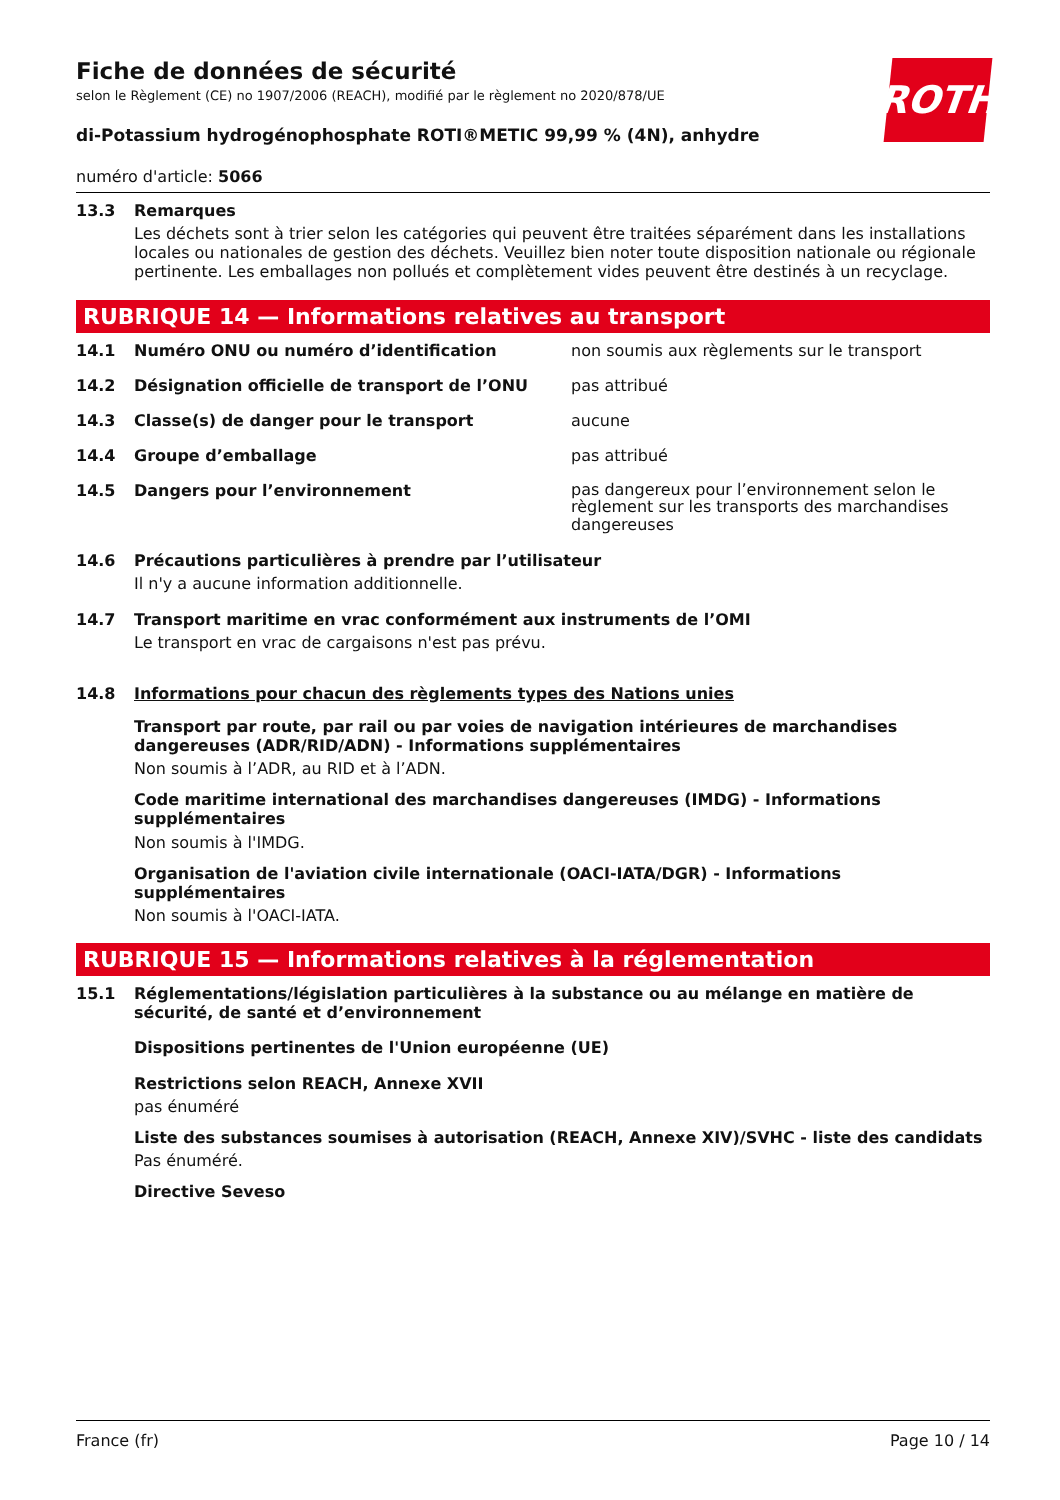ROTH
Fiche de données de sécurité
selon le Règlement (CE) no 1907/2006 (REACH), modifié par le règlement no 2020/878/UE
di-Potassium hydrogénophosphate ROTI®METIC 99,99 % (4N), anhydre
numéro d'article: 5066
13.3 Remarques
Les déchets sont à trier selon les catégories qui peuvent être traitées séparément dans les installations locales ou nationales de gestion des déchets. Veuillez bien noter toute disposition nationale ou régionale pertinente. Les emballages non pollués et complètement vides peuvent être destinés à un recyclage.
RUBRIQUE 14 — Informations relatives au transport
14.1 Numéro ONU ou numéro d’identification non soumis aux règlements sur le transport
14.2 Désignation officielle de transport de l’ONU pas attribué
14.3 Classe(s) de danger pour le transport aucune
14.4 Groupe d’emballage pas attribué
14.5 Dangers pour l’environnement
pas dangereux pour l’environnement selon le règlement sur les transports des marchandises dangereuses
14.6 Précautions particulières à prendre par l’utilisateur
Il n'y a aucune information additionnelle.
14.7 Transport maritime en vrac conformément aux instruments de l’OMI
Le transport en vrac de cargaisons n'est pas prévu.
14.8 Informations pour chacun des règlements types des Nations unies
Transport par route, par rail ou par voies de navigation intérieures de marchandises dangereuses (ADR/RID/ADN) - Informations supplémentaires
Non soumis à l’ADR, au RID et à l’ADN.
Code maritime international des marchandises dangereuses (IMDG) - Informations supplémentaires
Non soumis à l'IMDG.
Organisation de l'aviation civile internationale (OACI-IATA/DGR) - Informations supplémentaires
Non soumis à l'OACI-IATA.
RUBRIQUE 15 — Informations relatives à la réglementation
15.1 Réglementations/législation particulières à la substance ou au mélange en matière de sécurité, de santé et d’environnement
Dispositions pertinentes de l'Union européenne (UE)
Restrictions selon REACH, Annexe XVII
pas énuméré
Liste des substances soumises à autorisation (REACH, Annexe XIV)/SVHC - liste des candidats
Pas énuméré.
Directive Seveso
France (fr) Page 10 / 14